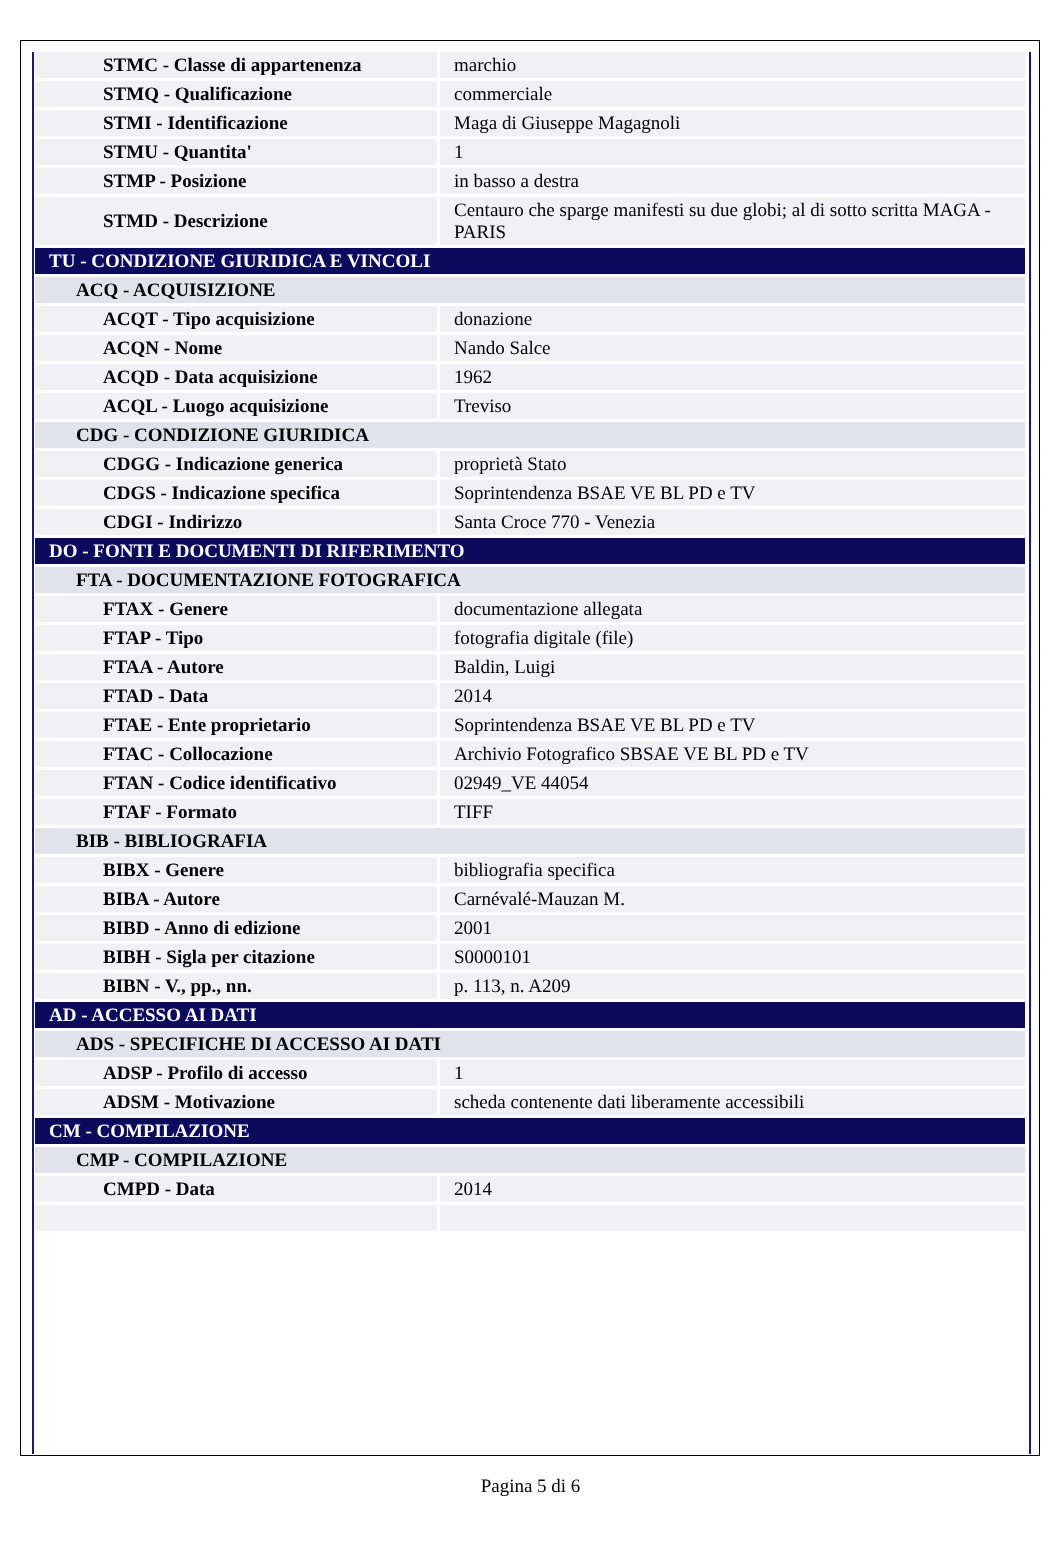| STMC - Classe di appartenenza | marchio |
| STMQ - Qualificazione | commerciale |
| STMI - Identificazione | Maga di Giuseppe Magagnoli |
| STMU - Quantita' | 1 |
| STMP - Posizione | in basso a destra |
| STMD - Descrizione | Centauro che sparge manifesti su due globi; al di sotto scritta MAGA - PARIS |
| TU - CONDIZIONE GIURIDICA E VINCOLI | |
| ACQ - ACQUISIZIONE | |
| ACQT - Tipo acquisizione | donazione |
| ACQN - Nome | Nando Salce |
| ACQD - Data acquisizione | 1962 |
| ACQL - Luogo acquisizione | Treviso |
| CDG - CONDIZIONE GIURIDICA | |
| CDGG - Indicazione generica | proprietà Stato |
| CDGS - Indicazione specifica | Soprintendenza BSAE VE BL PD e TV |
| CDGI - Indirizzo | Santa Croce 770 - Venezia |
| DO - FONTI E DOCUMENTI DI RIFERIMENTO | |
| FTA - DOCUMENTAZIONE FOTOGRAFICA | |
| FTAX - Genere | documentazione allegata |
| FTAP - Tipo | fotografia digitale (file) |
| FTAA - Autore | Baldin, Luigi |
| FTAD - Data | 2014 |
| FTAE - Ente proprietario | Soprintendenza BSAE VE BL PD e TV |
| FTAC - Collocazione | Archivio Fotografico SBSAE VE BL PD e TV |
| FTAN - Codice identificativo | 02949_VE 44054 |
| FTAF - Formato | TIFF |
| BIB - BIBLIOGRAFIA | |
| BIBX - Genere | bibliografia specifica |
| BIBA - Autore | Carnévalé-Mauzan M. |
| BIBD - Anno di edizione | 2001 |
| BIBH - Sigla per citazione | S0000101 |
| BIBN - V., pp., nn. | p. 113, n. A209 |
| AD - ACCESSO AI DATI | |
| ADS - SPECIFICHE DI ACCESSO AI DATI | |
| ADSP - Profilo di accesso | 1 |
| ADSM - Motivazione | scheda contenente dati liberamente accessibili |
| CM - COMPILAZIONE | |
| CMP - COMPILAZIONE | |
| CMPD - Data | 2014 |
Pagina 5 di 6